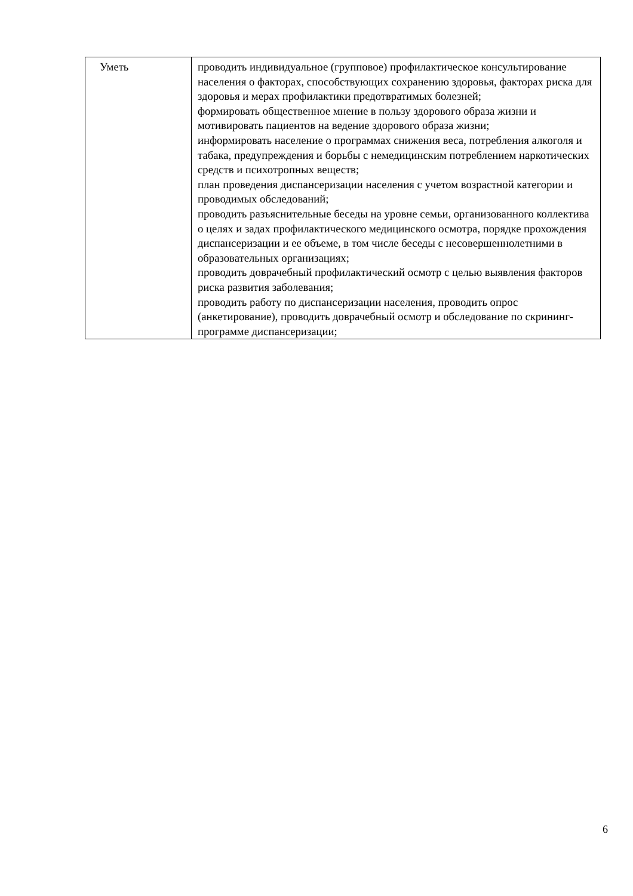| Уметь | проводить индивидуальное (групповое) профилактическое консультирование населения о факторах, способствующих сохранению здоровья, факторах риска для здоровья и мерах профилактики предотвратимых болезней; формировать общественное мнение в пользу здорового образа жизни и мотивировать пациентов на ведение здорового образа жизни; информировать население о программах снижения веса, потребления алкоголя и табака, предупреждения и борьбы с немедицинским потреблением наркотических средств и психотропных веществ; план проведения диспансеризации населения с учетом возрастной категории и проводимых обследований; проводить разъяснительные беседы на уровне семьи, организованного коллектива о целях и задах профилактического медицинского осмотра, порядке прохождения диспансеризации и ее объеме, в том числе беседы с несовершеннолетними в образовательных организациях; проводить доврачебный профилактический осмотр с целью выявления факторов риска развития заболевания; проводить работу по диспансеризации населения, проводить опрос (анкетирование), проводить доврачебный осмотр и обследование по скрининг-программе диспансеризации; |
6